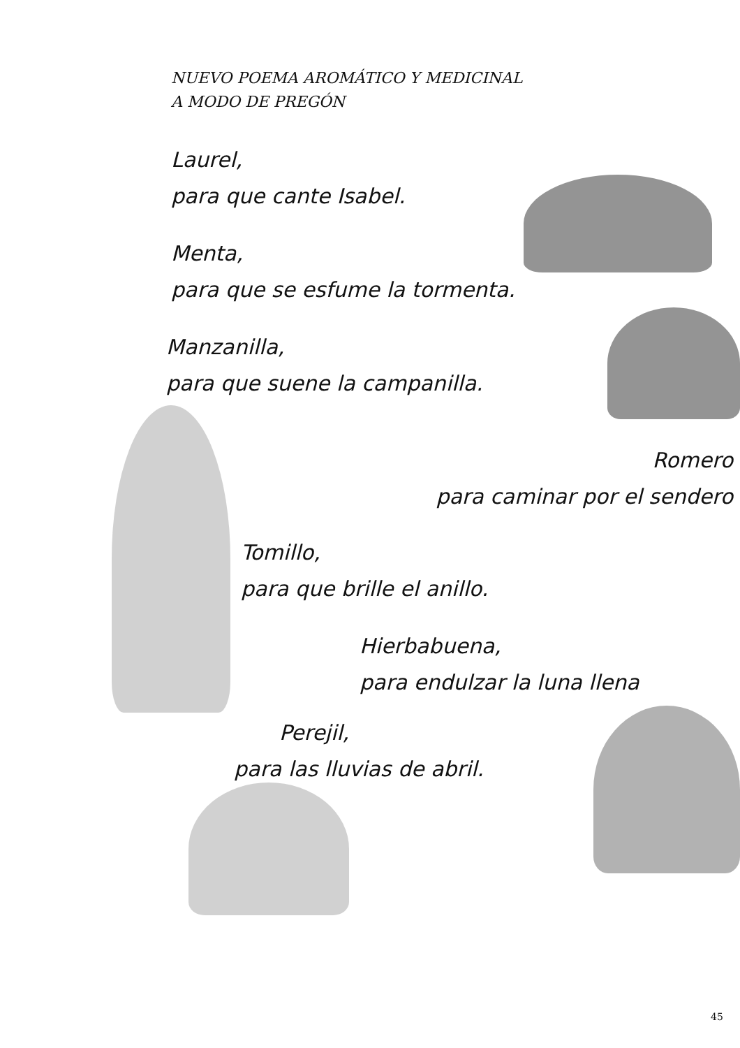NUEVO POEMA AROMÁTICO Y MEDICINAL
A MODO DE PREGÓN
Laurel,
para que cante Isabel.
Menta,
para que se esfume la tormenta.
Manzanilla,
para que suene la campanilla.
Romero
para caminar por el sendero
Tomillo,
para que brille el anillo.
Hierbabuena,
para endulzar la luna llena
Perejil,
para las lluvias de abril.
45